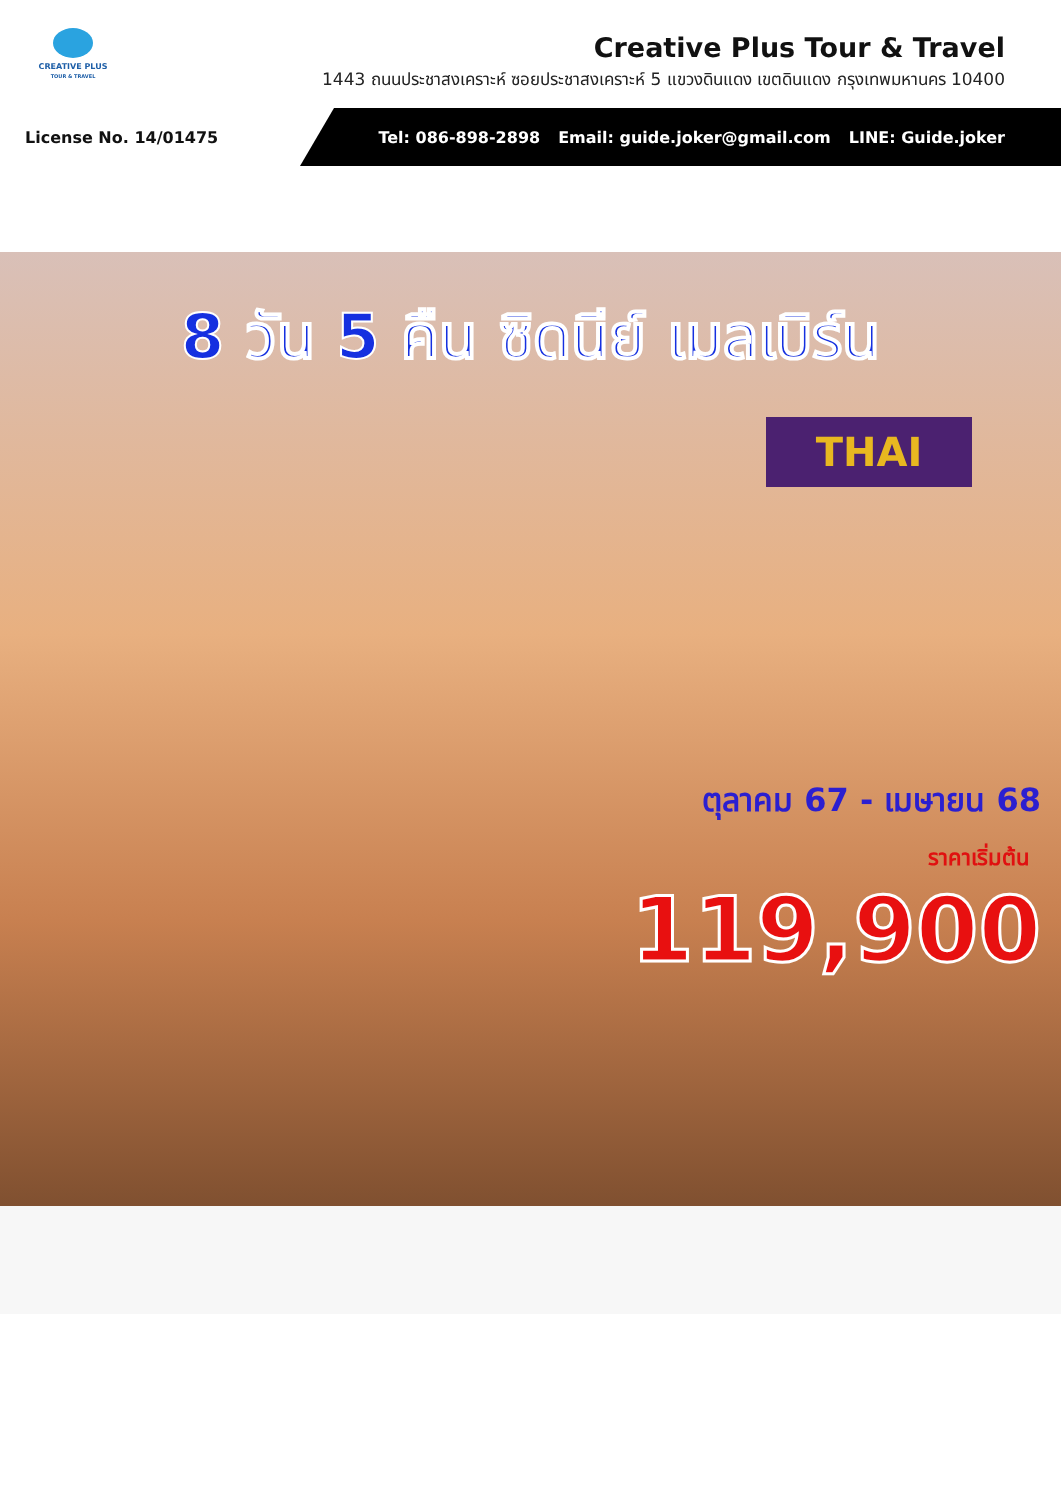CREATIVE PLUS
TOUR & TRAVEL
Creative Plus Tour & Travel
1443 ถนนประชาสงเคราะห์ ซอยประชาสงเคราะห์ 5 แขวงดินแดง เขตดินแดง กรุงเทพมหานคร 10400
License No. 14/01475
Tel: 086-898-2898 Email: guide.joker@gmail.com LINE: Guide.joker
8 วัน 5 คืน ซิดนีย์ เมลเบิร์น
THAI
ตุลาคม 67 - เมษายน 68
ราคาเริ่มต้น
119,900